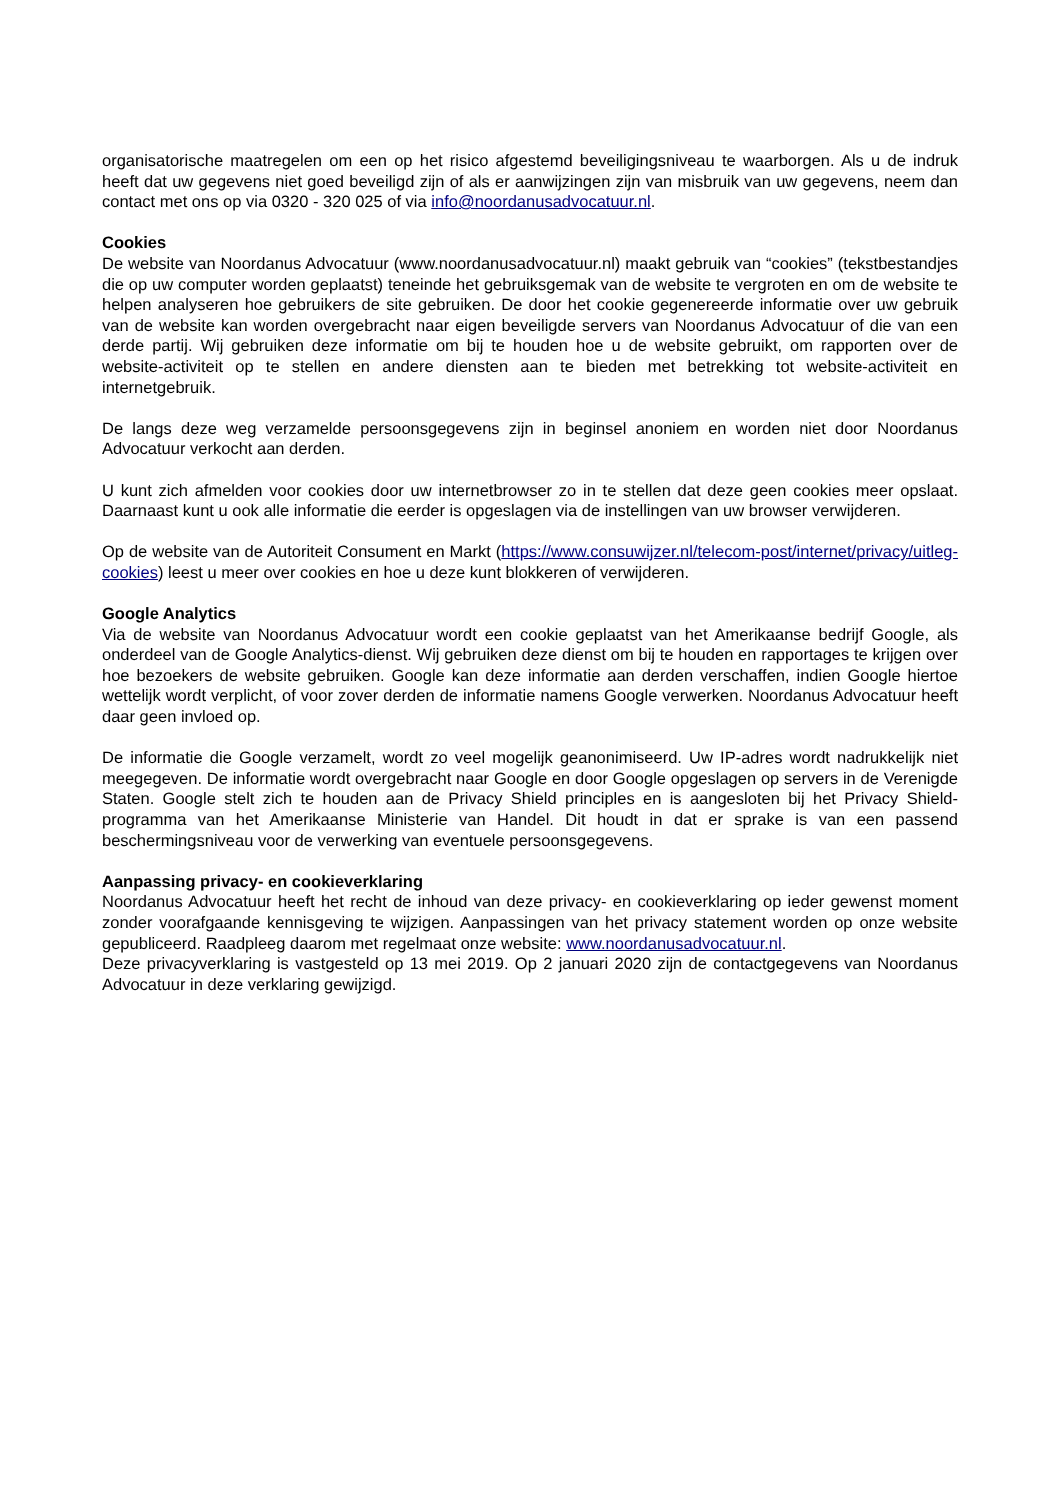organisatorische maatregelen om een op het risico afgestemd beveiligingsniveau te waarborgen. Als u de indruk heeft dat uw gegevens niet goed beveiligd zijn of als er aanwijzingen zijn van misbruik van uw gegevens, neem dan contact met ons op via 0320 - 320 025 of via info@noordanusadvocatuur.nl.
Cookies
De website van Noordanus Advocatuur (www.noordanusadvocatuur.nl) maakt gebruik van “cookies” (tekstbestandjes die op uw computer worden geplaatst) teneinde het gebruiksgemak van de website te vergroten en om de website te helpen analyseren hoe gebruikers de site gebruiken. De door het cookie gegenereerde informatie over uw gebruik van de website kan worden overgebracht naar eigen beveiligde servers van Noordanus Advocatuur of die van een derde partij. Wij gebruiken deze informatie om bij te houden hoe u de website gebruikt, om rapporten over de website-activiteit op te stellen en andere diensten aan te bieden met betrekking tot website-activiteit en internetgebruik.
De langs deze weg verzamelde persoonsgegevens zijn in beginsel anoniem en worden niet door Noordanus Advocatuur verkocht aan derden.
U kunt zich afmelden voor cookies door uw internetbrowser zo in te stellen dat deze geen cookies meer opslaat. Daarnaast kunt u ook alle informatie die eerder is opgeslagen via de instellingen van uw browser verwijderen.
Op de website van de Autoriteit Consument en Markt (https://www.consuwijzer.nl/telecom-post/internet/privacy/uitleg-cookies) leest u meer over cookies en hoe u deze kunt blokkeren of verwijderen.
Google Analytics
Via de website van Noordanus Advocatuur wordt een cookie geplaatst van het Amerikaanse bedrijf Google, als onderdeel van de Google Analytics-dienst. Wij gebruiken deze dienst om bij te houden en rapportages te krijgen over hoe bezoekers de website gebruiken. Google kan deze informatie aan derden verschaffen, indien Google hiertoe wettelijk wordt verplicht, of voor zover derden de informatie namens Google verwerken. Noordanus Advocatuur heeft daar geen invloed op.
De informatie die Google verzamelt, wordt zo veel mogelijk geanonimiseerd. Uw IP-adres wordt nadrukkelijk niet meegegeven. De informatie wordt overgebracht naar Google en door Google opgeslagen op servers in de Verenigde Staten. Google stelt zich te houden aan de Privacy Shield principles en is aangesloten bij het Privacy Shield-programma van het Amerikaanse Ministerie van Handel. Dit houdt in dat er sprake is van een passend beschermingsniveau voor de verwerking van eventuele persoonsgegevens.
Aanpassing privacy- en cookieverklaring
Noordanus Advocatuur heeft het recht de inhoud van deze privacy- en cookieverklaring op ieder gewenst moment zonder voorafgaande kennisgeving te wijzigen. Aanpassingen van het privacy statement worden op onze website gepubliceerd. Raadpleeg daarom met regelmaat onze website: www.noordanusadvocatuur.nl.
Deze privacyverklaring is vastgesteld op 13 mei 2019. Op 2 januari 2020 zijn de contactgegevens van Noordanus Advocatuur in deze verklaring gewijzigd.